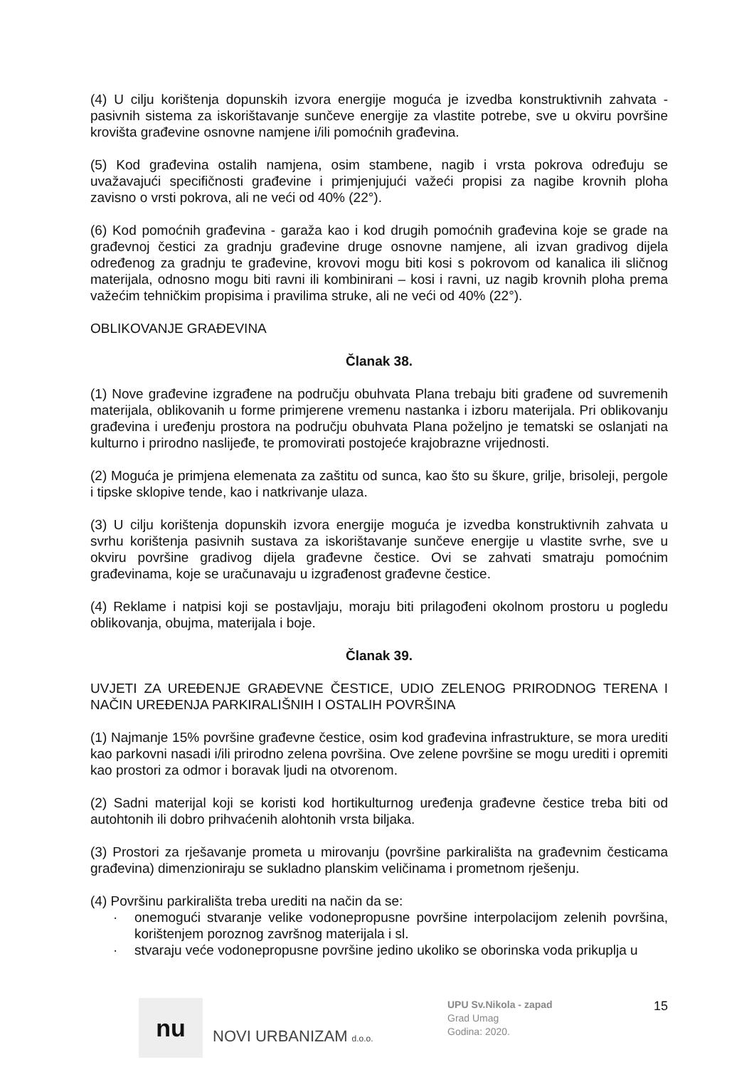(4) U cilju korištenja dopunskih izvora energije moguća je izvedba konstruktivnih zahvata - pasivnih sistema za iskorištavanje sunčeve energije za vlastite potrebe, sve u okviru površine krovišta građevine osnovne namjene i/ili pomoćnih građevina.
(5) Kod građevina ostalih namjena, osim stambene, nagib i vrsta pokrova određuju se uvažavajući specifičnosti građevine i primjenjujući važeći propisi za nagibe krovnih ploha zavisno o vrsti pokrova, ali ne veći od 40% (22°).
(6) Kod pomoćnih građevina - garaža kao i kod drugih pomoćnih građevina koje se grade na građevnoj čestici za gradnju građevine druge osnovne namjene, ali izvan gradivog dijela određenog za gradnju te građevine, krovovi mogu biti kosi s pokrovom od kanalica ili sličnog materijala, odnosno mogu biti ravni ili kombinirani – kosi i ravni, uz nagib krovnih ploha prema važećim tehničkim propisima i pravilima struke, ali ne veći od 40% (22°).
OBLIKOVANJE GRAĐEVINA
Članak 38.
(1) Nove građevine izgrađene na području obuhvata Plana trebaju biti građene od suvremenih materijala, oblikovanih u forme primjerene vremenu nastanka i izboru materijala. Pri oblikovanju građevina i uređenju prostora na području obuhvata Plana poželjno je tematski se oslanjati na kulturno i prirodno naslijeđe, te promovirati postojeće krajobrazne vrijednosti.
(2) Moguća je primjena elemenata za zaštitu od sunca, kao što su škure, grilje, brisoleji, pergole i tipske sklopive tende, kao i natkrivanje ulaza.
(3) U cilju korištenja dopunskih izvora energije moguća je izvedba konstruktivnih zahvata u svrhu korištenja pasivnih sustava za iskorištavanje sunčeve energije u vlastite svrhe, sve u okviru površine gradivog dijela građevne čestice. Ovi se zahvati smatraju pomoćnim građevinama, koje se uračunavaju u izgrađenost građevne čestice.
(4) Reklame i natpisi koji se postavljaju, moraju biti prilagođeni okolnom prostoru u pogledu oblikovanja, obujma, materijala i boje.
Članak 39.
UVJETI ZA UREĐENJE GRAĐEVNE ČESTICE, UDIO ZELENOG PRIRODNOG TERENA I NAČIN UREĐENJA PARKIRALIŠNIH I OSTALIH POVRŠINA
(1) Najmanje 15% površine građevne čestice, osim kod građevina infrastrukture, se mora urediti kao parkovni nasadi i/ili prirodno zelena površina. Ove zelene površine se mogu urediti i opremiti kao prostori za odmor i boravak ljudi na otvorenom.
(2) Sadni materijal koji se koristi kod hortikulturnog uređenja građevne čestice treba biti od autohtonih ili dobro prihvaćenih alohtonih vrsta biljaka.
(3) Prostori za rješavanje prometa u mirovanju (površine parkirališta na građevnim česticama građevina) dimenzioniraju se sukladno planskim veličinama i prometnom rješenju.
(4) Površinu parkirališta treba urediti na način da se:
· onemogući stvaranje velike vodonepropusne površine interpolacijom zelenih površina, korištenjem poroznog završnog materijala i sl.
· stvaraju veće vodonepropusne površine jedino ukoliko se oborinska voda prikuplja u
nu
NOVI URBANIZAM d.o.o.
UPU Sv.Nikola - zapad
Grad Umag
Godina: 2020.
15